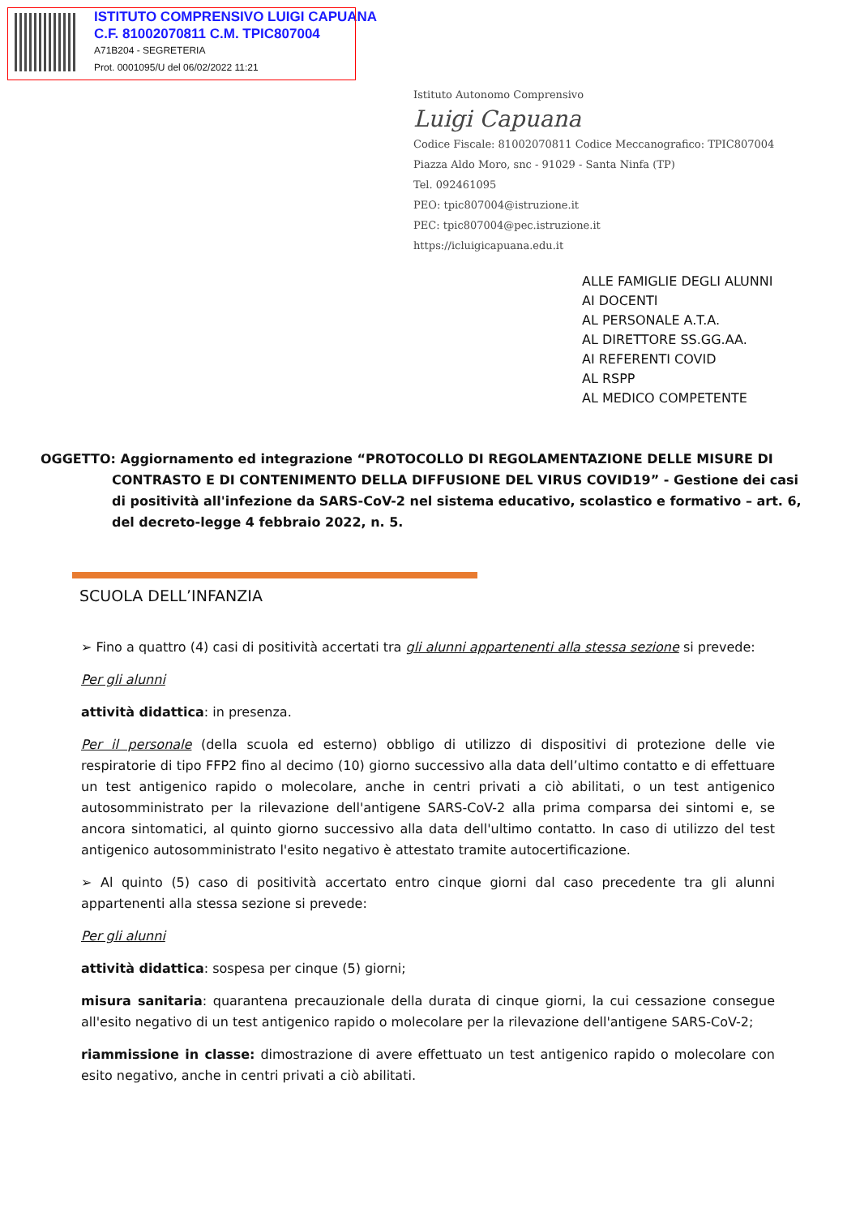ISTITUTO COMPRENSIVO LUIGI CAPUANA
C.F. 81002070811 C.M. TPIC807004
A71B204 - SEGRETERIA
Prot. 0001095/U del 06/02/2022 11:21
Istituto Autonomo Comprensivo
Luigi Capuana
Codice Fiscale: 81002070811 Codice Meccanografico: TPIC807004
Piazza Aldo Moro, snc - 91029 - Santa Ninfa (TP)
Tel. 092461095
PEO: tpic807004@istruzione.it
PEC: tpic807004@pec.istruzione.it
https://icluigicapuana.edu.it
ALLE FAMIGLIE DEGLI ALUNNI
AI DOCENTI
AL PERSONALE A.T.A.
AL DIRETTORE SS.GG.AA.
AI REFERENTI COVID
AL RSPP
AL MEDICO COMPETENTE
OGGETTO: Aggiornamento ed integrazione “PROTOCOLLO DI REGOLAMENTAZIONE DELLE MISURE DI CONTRASTO E DI CONTENIMENTO DELLA DIFFUSIONE DEL VIRUS COVID19” - Gestione dei casi di positività all'infezione da SARS-CoV-2 nel sistema educativo, scolastico e formativo – art. 6, del decreto-legge 4 febbraio 2022, n. 5.
SCUOLA DELL’INFANZIA
➢ Fino a quattro (4) casi di positività accertati tra gli alunni appartenenti alla stessa sezione si prevede:
Per gli alunni
attività didattica: in presenza.
Per il personale (della scuola ed esterno) obbligo di utilizzo di dispositivi di protezione delle vie respiratorie di tipo FFP2 fino al decimo (10) giorno successivo alla data dell’ultimo contatto e di effettuare un test antigenico rapido o molecolare, anche in centri privati a ciò abilitati, o un test antigenico autosomministrato per la rilevazione dell'antigene SARS-CoV-2 alla prima comparsa dei sintomi e, se ancora sintomatici, al quinto giorno successivo alla data dell'ultimo contatto. In caso di utilizzo del test antigenico autosomministrato l'esito negativo è attestato tramite autocertificazione.
➢ Al quinto (5) caso di positività accertato entro cinque giorni dal caso precedente tra gli alunni appartenenti alla stessa sezione si prevede:
Per gli alunni
attività didattica: sospesa per cinque (5) giorni;
misura sanitaria: quarantena precauzionale della durata di cinque giorni, la cui cessazione consegue all'esito negativo di un test antigenico rapido o molecolare per la rilevazione dell'antigene SARS-CoV-2;
riammissione in classe: dimostrazione di avere effettuato un test antigenico rapido o molecolare con esito negativo, anche in centri privati a ciò abilitati.